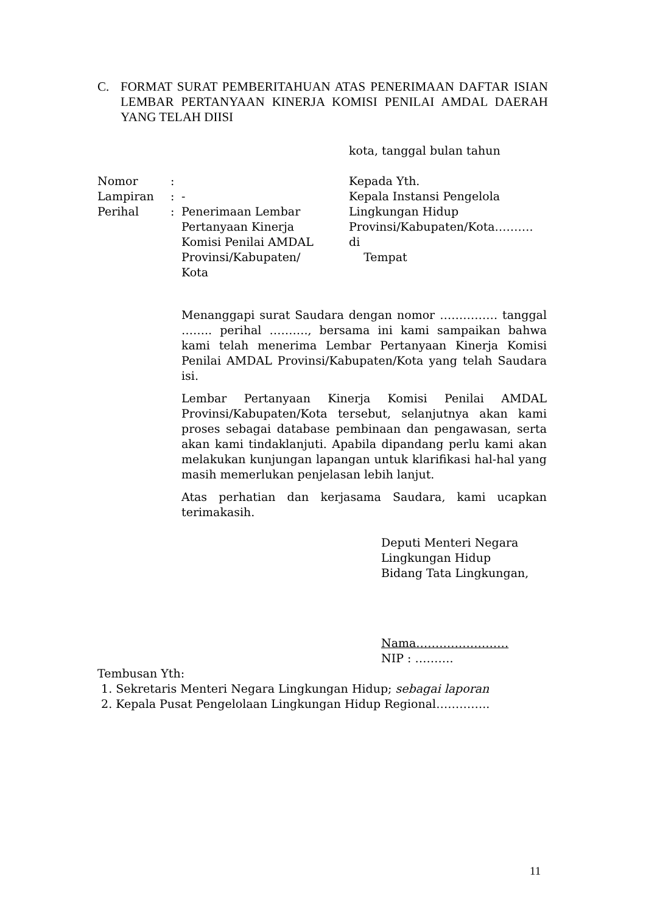C. FORMAT SURAT PEMBERITAHUAN ATAS PENERIMAAN DAFTAR ISIAN LEMBAR PERTANYAAN KINERJA KOMISI PENILAI AMDAL DAERAH YANG TELAH DIISI
kota, tanggal bulan tahun
Nomor:
Lampiran: -
Perihal: Penerimaan Lembar Pertanyaan Kinerja Komisi Penilai AMDAL Provinsi/Kabupaten/ Kota
Kepada Yth.
Kepala Instansi Pengelola
Lingkungan Hidup
Provinsi/Kabupaten/Kota……….
di
Tempat
Menanggapi surat Saudara dengan nomor …………… tanggal …….. perihal ………., bersama ini kami sampaikan bahwa kami telah menerima Lembar Pertanyaan Kinerja Komisi Penilai AMDAL Provinsi/Kabupaten/Kota yang telah Saudara isi.
Lembar Pertanyaan Kinerja Komisi Penilai AMDAL Provinsi/Kabupaten/Kota tersebut, selanjutnya akan kami proses sebagai database pembinaan dan pengawasan, serta akan kami tindaklanjuti. Apabila dipandang perlu kami akan melakukan kunjungan lapangan untuk klarifikasi hal-hal yang masih memerlukan penjelasan lebih lanjut.
Atas perhatian dan kerjasama Saudara, kami ucapkan terimakasih.
Deputi Menteri Negara
Lingkungan Hidup
Bidang Tata Lingkungan,
Nama……………………
NIP : ……….
Tembusan Yth:
1. Sekretaris Menteri Negara Lingkungan Hidup; sebagai laporan
2. Kepala Pusat Pengelolaan Lingkungan Hidup Regional…………..
11